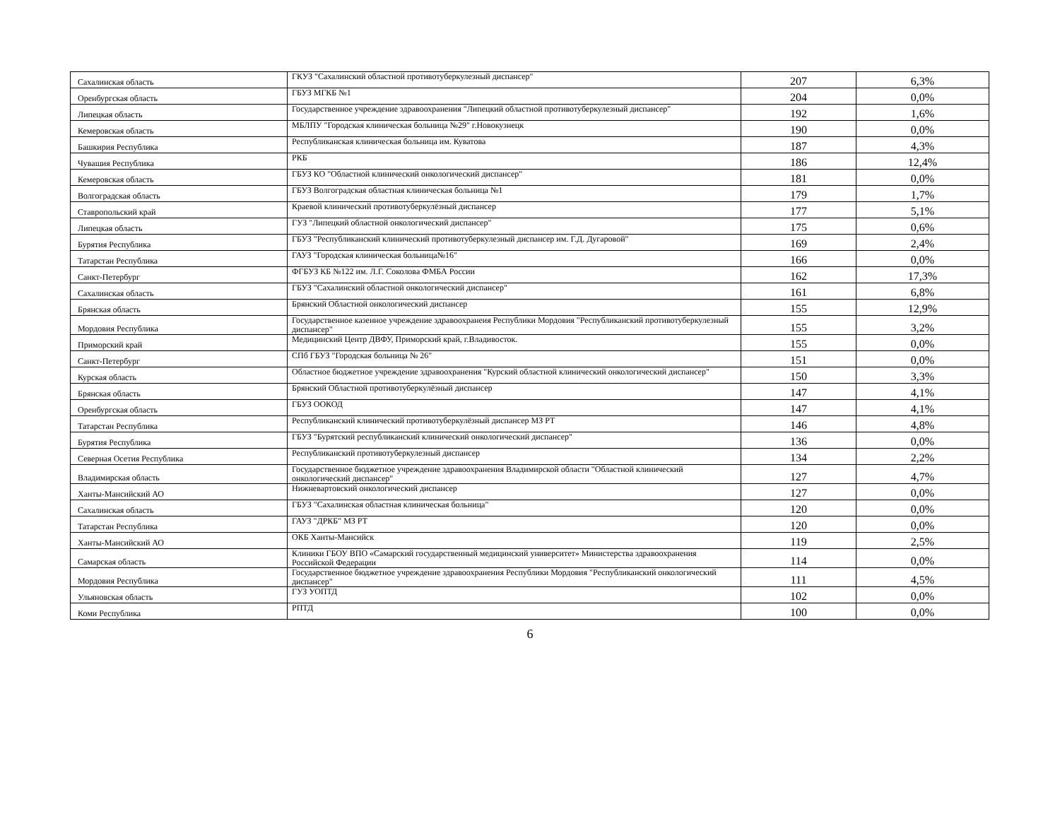| Сахалинская область | ГКУЗ "Сахалинский областной противотуберкулезный диспансер" | 207 | 6,3% |
| Оренбургская область | ГБУЗ МГКБ №1 | 204 | 0,0% |
| Липецкая область | Государственное учреждение здравоохранения "Липецкий областной противотуберкулезный диспансер" | 192 | 1,6% |
| Кемеровская область | МБЛПУ "Городская клиническая больница №29" г.Новокузнецк | 190 | 0,0% |
| Башкирия Республика | Республиканская клиническая больница им. Куватова | 187 | 4,3% |
| Чувашия Республика | РКБ | 186 | 12,4% |
| Кемеровская область | ГБУЗ КО "Областной клинический онкологический диспансер" | 181 | 0,0% |
| Волгоградская область | ГБУЗ Волгоградская областная клиническая больница №1 | 179 | 1,7% |
| Ставропольский край | Краевой клинический противотуберкулёзный диспансер | 177 | 5,1% |
| Липецкая область | ГУЗ "Липецкий областной онкологический диспансер" | 175 | 0,6% |
| Бурятия Республика | ГБУЗ "Республиканский клинический противотуберкулезный диспансер им. Г.Д. Дугаровой" | 169 | 2,4% |
| Татарстан Республика | ГАУЗ "Городская клиническая больница№16" | 166 | 0,0% |
| Санкт-Петербург | ФГБУЗ КБ №122 им. Л.Г. Соколова ФМБА России | 162 | 17,3% |
| Сахалинская область | ГБУЗ "Сахалинский областной онкологический диспансер" | 161 | 6,8% |
| Брянская область | Брянский Областной онкологический диспансер | 155 | 12,9% |
| Мордовия Республика | Государственное казенное учреждение здравоохранеия Республики Мордовия "Республиканский противотуберкулезный диспансер" | 155 | 3,2% |
| Приморский край | Медицинский Центр ДВФУ, Приморский край, г.Владивосток. | 155 | 0,0% |
| Санкт-Петербург | СПб ГБУЗ "Городская больница № 26" | 151 | 0,0% |
| Курская область | Областное бюджетное учреждение здравоохранения "Курский областной клинический онкологический диспансер" | 150 | 3,3% |
| Брянская область | Брянский Областной противотуберкулёзный диспансер | 147 | 4,1% |
| Оренбургская область | ГБУЗ ООКОД | 147 | 4,1% |
| Татарстан Республика | Республиканский клинический противотуберкулёзный диспансер МЗ РТ | 146 | 4,8% |
| Бурятия Республика | ГБУЗ "Бурятский республиканский клинический онкологический диспансер" | 136 | 0,0% |
| Северная Осетия Республика | Республиканский противотуберкулезный диспансер | 134 | 2,2% |
| Владимирская область | Государственное бюджетное учреждение здравоохранения Владимирской области "Областной клинический онкологический диспансер" | 127 | 4,7% |
| Ханты-Мансийский АО | Нижневартовский онкологический диспансер | 127 | 0,0% |
| Сахалинская область | ГБУЗ "Сахалинская областная клиническая больница" | 120 | 0,0% |
| Татарстан Республика | ГАУЗ "ДРКБ" МЗ РТ | 120 | 0,0% |
| Ханты-Мансийский АО | ОКБ Ханты-Мансийск | 119 | 2,5% |
| Самарская область | Клиники ГБОУ ВПО «Самарский государственный медицинский университет» Министерства здравоохранения Российской Федерации | 114 | 0,0% |
| Мордовия Республика | Государственное бюджетное учреждение здравоохранения Республики Мордовия "Республиканский онкологический диспансер" | 111 | 4,5% |
| Ульяновская область | ГУЗ УОПТД | 102 | 0,0% |
| Коми Республика | РПТД | 100 | 0,0% |
6